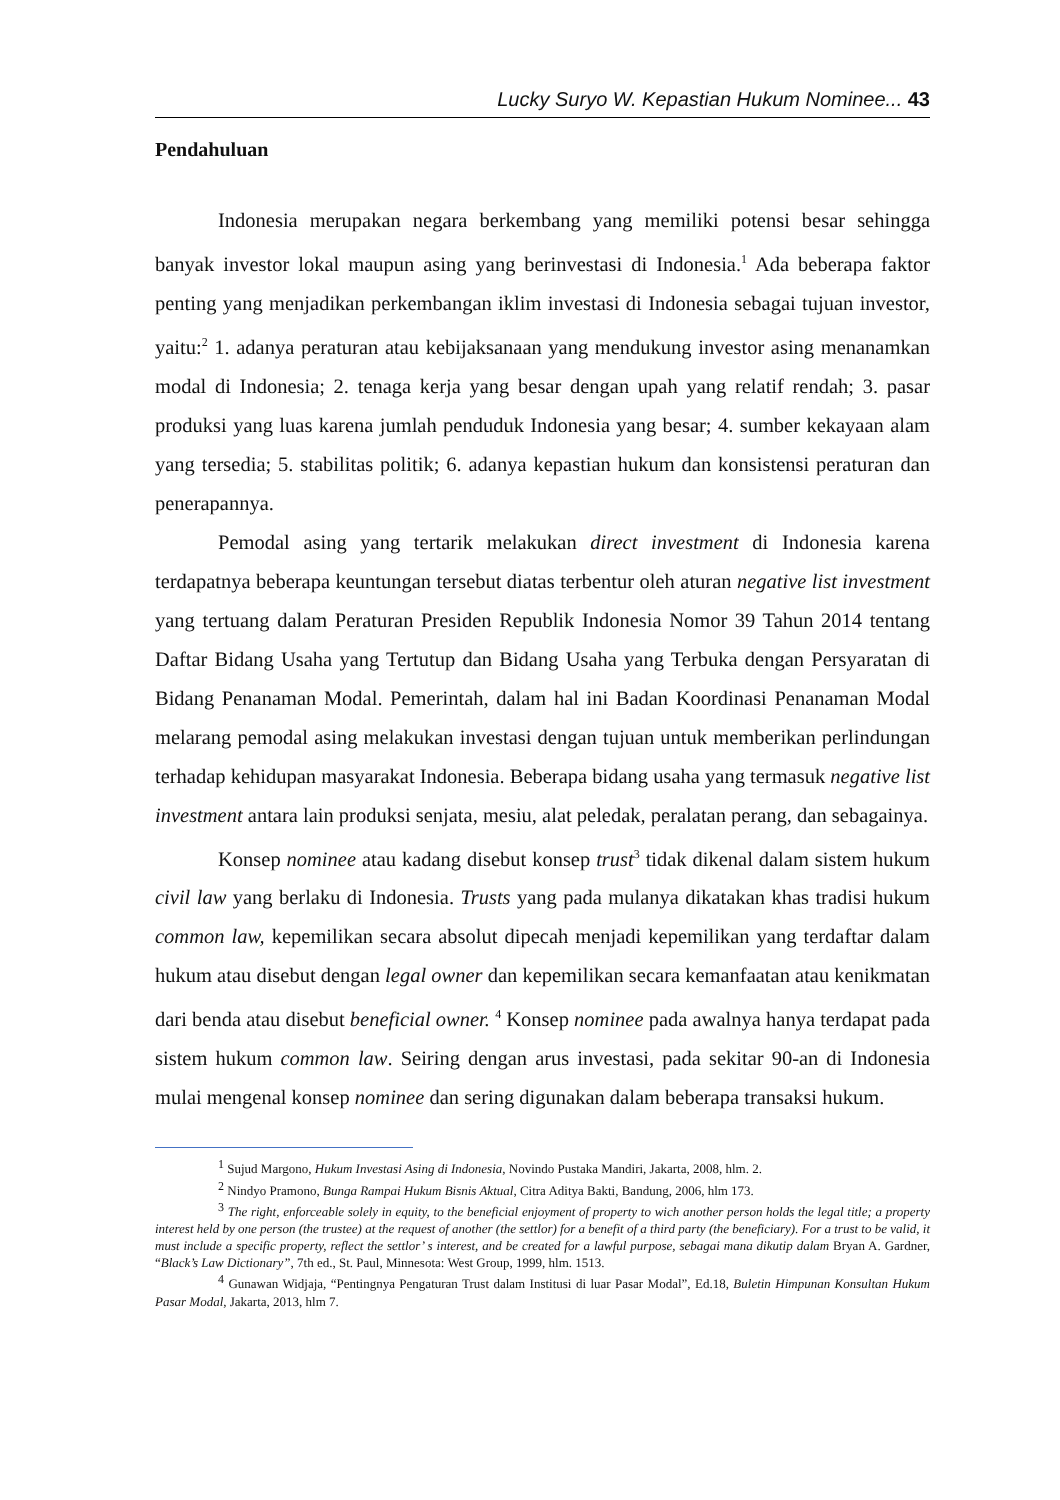Lucky Suryo W. Kepastian Hukum Nominee... 43
Pendahuluan
Indonesia merupakan negara berkembang yang memiliki potensi besar sehingga banyak investor lokal maupun asing yang berinvestasi di Indonesia.<sup>1</sup> Ada beberapa faktor penting yang menjadikan perkembangan iklim investasi di Indonesia sebagai tujuan investor, yaitu:<sup>2</sup> 1. adanya peraturan atau kebijaksanaan yang mendukung investor asing menanamkan modal di Indonesia; 2. tenaga kerja yang besar dengan upah yang relatif rendah; 3. pasar produksi yang luas karena jumlah penduduk Indonesia yang besar; 4. sumber kekayaan alam yang tersedia; 5. stabilitas politik; 6. adanya kepastian hukum dan konsistensi peraturan dan penerapannya.
Pemodal asing yang tertarik melakukan direct investment di Indonesia karena terdapatnya beberapa keuntungan tersebut diatas terbentur oleh aturan negative list investment yang tertuang dalam Peraturan Presiden Republik Indonesia Nomor 39 Tahun 2014 tentang Daftar Bidang Usaha yang Tertutup dan Bidang Usaha yang Terbuka dengan Persyaratan di Bidang Penanaman Modal. Pemerintah, dalam hal ini Badan Koordinasi Penanaman Modal melarang pemodal asing melakukan investasi dengan tujuan untuk memberikan perlindungan terhadap kehidupan masyarakat Indonesia. Beberapa bidang usaha yang termasuk negative list investment antara lain produksi senjata, mesiu, alat peledak, peralatan perang, dan sebagainya.
Konsep nominee atau kadang disebut konsep trust<sup>3</sup> tidak dikenal dalam sistem hukum civil law yang berlaku di Indonesia. Trusts yang pada mulanya dikatakan khas tradisi hukum common law, kepemilikan secara absolut dipecah menjadi kepemilikan yang terdaftar dalam hukum atau disebut dengan legal owner dan kepemilikan secara kemanfaatan atau kenikmatan dari benda atau disebut beneficial owner. <sup>4</sup> Konsep nominee pada awalnya hanya terdapat pada sistem hukum common law. Seiring dengan arus investasi, pada sekitar 90-an di Indonesia mulai mengenal konsep nominee dan sering digunakan dalam beberapa transaksi hukum.
<sup>1</sup> Sujud Margono, Hukum Investasi Asing di Indonesia, Novindo Pustaka Mandiri, Jakarta, 2008, hlm. 2.
<sup>2</sup> Nindyo Pramono, Bunga Rampai Hukum Bisnis Aktual, Citra Aditya Bakti, Bandung, 2006, hlm 173.
<sup>3</sup> The right, enforceable solely in equity, to the beneficial enjoyment of property to wich another person holds the legal title; a property interest held by one person (the trustee) at the request of another (the settlor) for a benefit of a third party (the beneficiary). For a trust to be valid, it must include a specific property, reflect the settlor’ s interest, and be created for a lawful purpose, sebagai mana dikutip dalam Bryan A. Gardner, “Black’s Law Dictionary”, 7th ed., St. Paul, Minnesota: West Group, 1999, hlm. 1513.
<sup>4</sup> Gunawan Widjaja, “Pentingnya Pengaturan Trust dalam Institusi di luar Pasar Modal”, Ed.18, Buletin Himpunan Konsultan Hukum Pasar Modal, Jakarta, 2013, hlm 7.